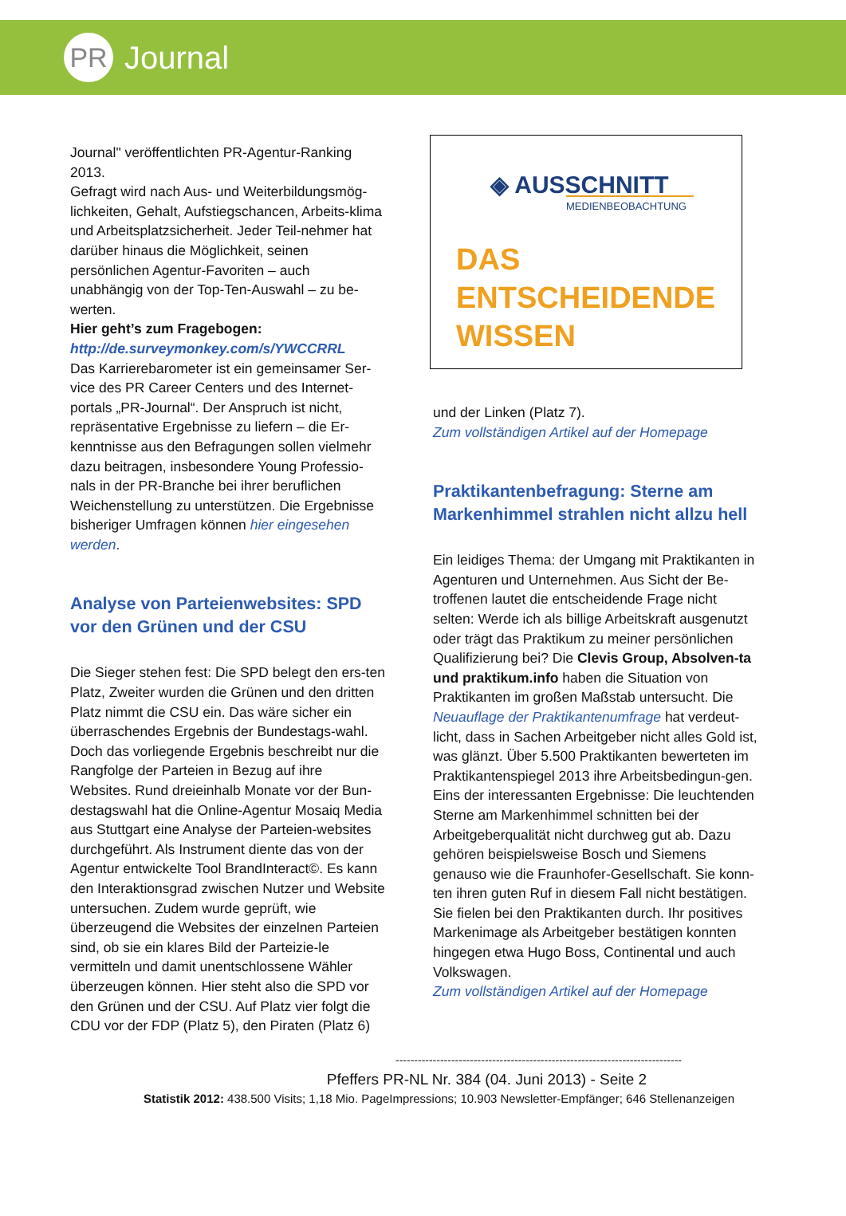PR
Journal
Journal" veröffentlichten PR-Agentur-Ranking 2013.
Gefragt wird nach Aus- und Weiterbildungsmög-lichkeiten, Gehalt, Aufstiegschancen, Arbeits-klima und Arbeitsplatzsicherheit. Jeder Teil-nehmer hat darüber hinaus die Möglichkeit, seinen persönlichen Agentur-Favoriten – auch unabhängig von der Top-Ten-Auswahl – zu be-werten.
Hier geht’s zum Fragebogen:
http://de.surveymonkey.com/s/YWCCRRL
Das Karrierebarometer ist ein gemeinsamer Ser-vice des PR Career Centers und des Internet-portals „PR-Journal“. Der Anspruch ist nicht, repräsentative Ergebnisse zu liefern – die Er-kenntnisse aus den Befragungen sollen vielmehr dazu beitragen, insbesondere Young Professio-nals in der PR-Branche bei ihrer beruflichen Weichenstellung zu unterstützen. Die Ergebnisse bisheriger Umfragen können hier eingesehen werden.
Analyse von Parteienwebsites: SPD vor den Grünen und der CSU
Die Sieger stehen fest: Die SPD belegt den ers-ten Platz, Zweiter wurden die Grünen und den dritten Platz nimmt die CSU ein. Das wäre sicher ein überraschendes Ergebnis der Bundestags-wahl. Doch das vorliegende Ergebnis beschreibt nur die Rangfolge der Parteien in Bezug auf ihre Websites. Rund dreieinhalb Monate vor der Bun-destagswahl hat die Online-Agentur Mosaiq Media aus Stuttgart eine Analyse der Parteien-websites durchgeführt. Als Instrument diente das von der Agentur entwickelte Tool BrandInteract©. Es kann den Interaktionsgrad zwischen Nutzer und Website untersuchen. Zudem wurde geprüft, wie überzeugend die Websites der einzelnen Parteien sind, ob sie ein klares Bild der Parteizie-le vermitteln und damit unentschlossene Wähler überzeugen können. Hier steht also die SPD vor den Grünen und der CSU. Auf Platz vier folgt die CDU vor der FDP (Platz 5), den Piraten (Platz 6)
◈ AUSSCHNITT
MEDIENBEOBACHTUNG
DAS
ENTSCHEIDENDE
WISSEN
und der Linken (Platz 7).
Zum vollständigen Artikel auf der Homepage
Praktikantenbefragung: Sterne am Markenhimmel strahlen nicht allzu hell
Ein leidiges Thema: der Umgang mit Praktikanten in Agenturen und Unternehmen. Aus Sicht der Be-troffenen lautet die entscheidende Frage nicht selten: Werde ich als billige Arbeitskraft ausgenutzt oder trägt das Praktikum zu meiner persönlichen Qualifizierung bei? Die Clevis Group, Absolven-ta und praktikum.info haben die Situation von Praktikanten im großen Maßstab untersucht. Die Neuauflage der Praktikantenumfrage hat verdeut-licht, dass in Sachen Arbeitgeber nicht alles Gold ist, was glänzt. Über 5.500 Praktikanten bewerteten im Praktikantenspiegel 2013 ihre Arbeitsbedingun-gen. Eins der interessanten Ergebnisse: Die leuchtenden Sterne am Markenhimmel schnitten bei der Arbeitgeberqualität nicht durchweg gut ab. Dazu gehören beispielsweise Bosch und Siemens genauso wie die Fraunhofer-Gesellschaft. Sie konn-ten ihren guten Ruf in diesem Fall nicht bestätigen. Sie fielen bei den Praktikanten durch. Ihr positives Markenimage als Arbeitgeber bestätigen konnten hingegen etwa Hugo Boss, Continental und auch Volkswagen.
Zum vollständigen Artikel auf der Homepage
-----------------------------------------------------------------------------
Pfeffers PR-NL Nr. 384 (04. Juni 2013) - Seite 2
Statistik 2012: 438.500 Visits; 1,18 Mio. PageImpressions; 10.903 Newsletter-Empfänger; 646 Stellenanzeigen